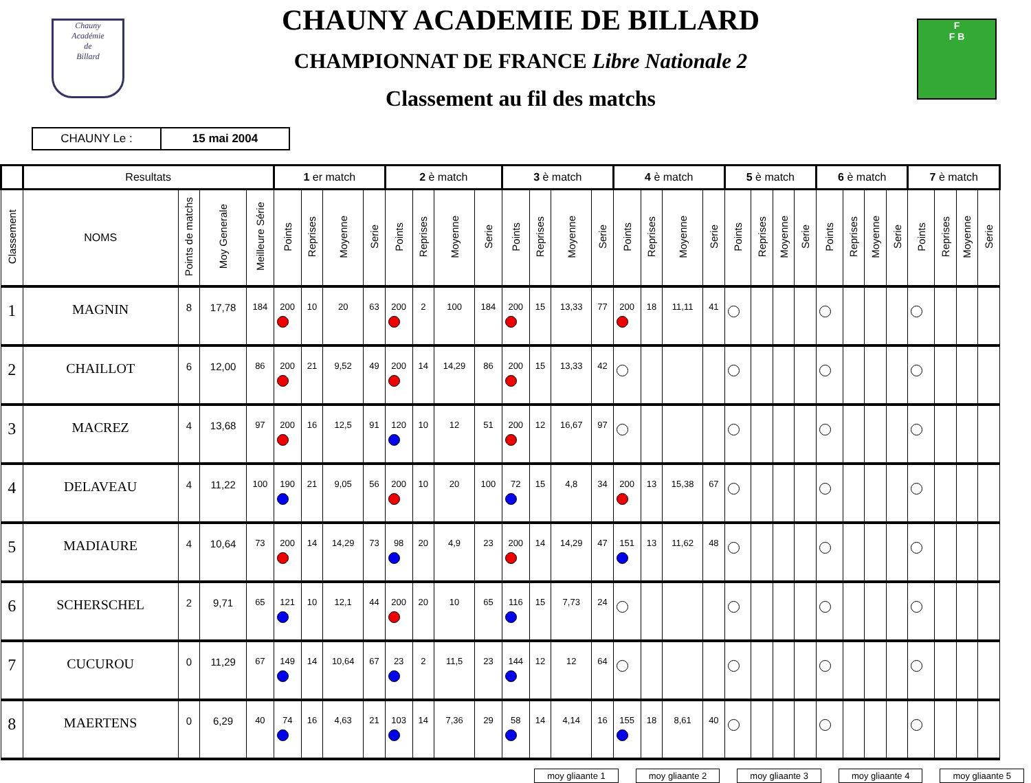Chauny
Académie
de
Billard
CHAUNY ACADEMIE DE BILLARD
CHAMPIONNAT DE FRANCE Libre Nationale 2
Classement au fil des matchs
F
F B
| CHAUNY Le : | 15 mai 2004 |
| | Resultats | | | | 1 er match | | | | 2 è match | | | | 3 è match | | | | 4 è match | | | | 5 è match | | | | 6 è match | | | | 7 è match | | | |
| --- | --- | --- | --- | --- | --- | --- | --- | --- | --- | --- | --- | --- | --- | --- | --- | --- | --- | --- | --- | --- | --- | --- | --- | --- | --- | --- | --- | --- | --- | --- | --- | --- |
| Classement | NOMS | Points de matchs | Moy Generale | Meilleure Série | Points | Reprises | Moyenne | Serie | Points | Reprises | Moyenne | Serie | Points | Reprises | Moyenne | Serie | Points | Reprises | Moyenne | Serie | Points | Reprises | Moyenne | Serie | Points | Reprises | Moyenne | Serie | Points | Reprises | Moyenne | Serie |
| 1 | MAGNIN | 8 | 17,78 | 184 | 200 | 10 | 20 | 63 | 200 | 2 | 100 | 184 | 200 | 15 | 13,33 | 77 | 200 | 18 | 11,11 | 41 | | | | | | | | | | | | |
| 2 | CHAILLOT | 6 | 12,00 | 86 | 200 | 21 | 9,52 | 49 | 200 | 14 | 14,29 | 86 | 200 | 15 | 13,33 | 42 | | | | | | | | | | | | | | | | |
| 3 | MACREZ | 4 | 13,68 | 97 | 200 | 16 | 12,5 | 91 | 120 | 10 | 12 | 51 | 200 | 12 | 16,67 | 97 | | | | | | | | | | | | | | | | |
| 4 | DELAVEAU | 4 | 11,22 | 100 | 190 | 21 | 9,05 | 56 | 200 | 10 | 20 | 100 | 72 | 15 | 4,8 | 34 | 200 | 13 | 15,38 | 67 | | | | | | | | | | | | |
| 5 | MADIAURE | 4 | 10,64 | 73 | 200 | 14 | 14,29 | 73 | 98 | 20 | 4,9 | 23 | 200 | 14 | 14,29 | 47 | 151 | 13 | 11,62 | 48 | | | | | | | | | | | | |
| 6 | SCHERSCHEL | 2 | 9,71 | 65 | 121 | 10 | 12,1 | 44 | 200 | 20 | 10 | 65 | 116 | 15 | 7,73 | 24 | | | | | | | | | | | | | | | | |
| 7 | CUCUROU | 0 | 11,29 | 67 | 149 | 14 | 10,64 | 67 | 23 | 2 | 11,5 | 23 | 144 | 12 | 12 | 64 | | | | | | | | | | | | | | | | |
| 8 | MAERTENS | 0 | 6,29 | 40 | 74 | 16 | 4,63 | 21 | 103 | 14 | 7,36 | 29 | 58 | 14 | 4,14 | 16 | 155 | 18 | 8,61 | 40 | | | | | | | | | | | | |
moy glia​ante 1 moy gliaante 2 moy gliaante 3 moy gliaante 4 moy gliaante 5